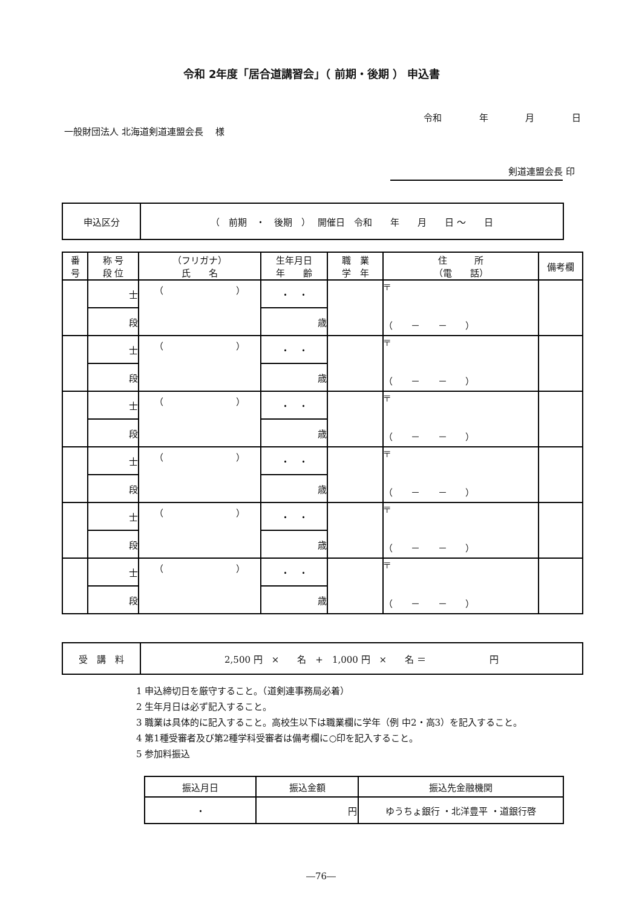令和 2年度「居合道講習会」（ 前期・後期 ） 申込書
令和 年 月 日
一般財団法人 北海道剣道連盟会長　 様
剣道連盟会長 印
| 申込区分 | （ 前期 ・ 後期 ） 開催日 令和 年 月 日 ～ 日 |
| 番 号 | 称 号 段 位 | （フリガナ） 氏 名 | 生年月日 年 齢 | 職 業 学 年 | 住 所 （電 話） | 備考欄 |
| --- | --- | --- | --- | --- | --- | --- |
| | 士 | （ ） | ・ ・ | | 〒 （ － － ） | |
| | 段 | | 歳 | | | |
| | 士 | （ ） | ・ ・ | | 〒 （ － － ） | |
| | 段 | | 歳 | | | |
| | 士 | （ ） | ・ ・ | | 〒 （ － － ） | |
| | 段 | | 歳 | | | |
| | 士 | （ ） | ・ ・ | | 〒 （ － － ） | |
| | 段 | | 歳 | | | |
| | 士 | （ ） | ・ ・ | | 〒 （ － － ） | |
| | 段 | | 歳 | | | |
| | 士 | （ ） | ・ ・ | | 〒 （ － － ） | |
| | 段 | | 歳 | | | |
| 受 講 料 | 2,500 円 × 名 + 1,000 円 × 名 ＝ 円 |
1 申込締切日を厳守すること。（道剣連事務局必着）
2 生年月日は必ず記入すること。
3 職業は具体的に記入すること。高校生以下は職業欄に学年（例 中2・高3）を記入すること。
4 第1種受審者及び第2種学科受審者は備考欄に○印を記入すること。
5 参加料振込
| 振込月日 | 振込金額 | 振込先金融機関 |
| ・ | 円 | ゆうちょ銀行 ・北洋豊平 ・道銀行啓 |
―76―